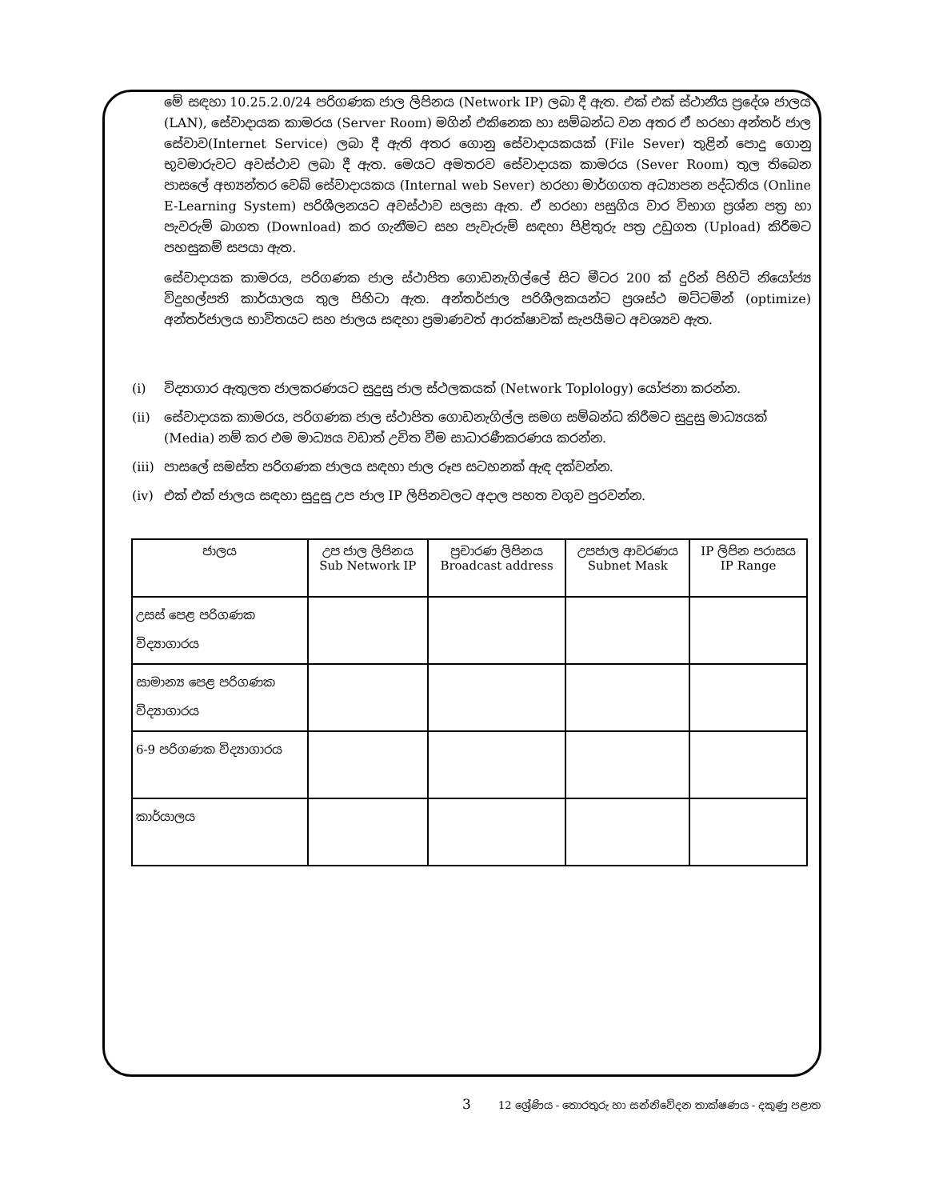මේ සඳහා 10.25.2.0/24 පරිගණක ජාල ලිපිනය (Network IP) ලබා දී ඇත. එක් එක් ස්ථානීය ප්‍රදේශ ජාලය (LAN), සේවාදායක කාමරය (Server Room) මගින් එකිනෙක හා සම්බන්ධ වන අතර ඒ හරහා අන්තර් ජාල සේවාව(Internet Service) ලබා දී ඇති අතර ගොනු සේවාදායකයක් (File Sever) තුළින් පොදු ගොනු භුවමාරුවට අවස්ථාව ලබා දී ඇත. මෙයට අමතරව සේවාදායක කාමරය (Sever Room) තුල තිබෙන පාසලේ අභ්‍යන්තර වෙබ් සේවාදායකය (Internal web Sever) හරහා මාර්ගගත අධ්‍යාපන පද්ධතිය (Online E-Learning System) පරිශීලනයට අවස්ථාව සලසා ඇත. ඒ හරහා පසුගිය වාර විභාග ප්‍රශ්න පත්‍ර හා පැවරුම් බාගත (Download) කර ගැනීමට සහ පැවැරුම් සඳහා පිළිතුරු පත්‍ර උඩුගත (Upload) කිරීමට පහසුකම් සපයා ඇත.
සේවාදායක කාමරය, පරිගණක ජාල ස්ථාපිත ගොඩනැගිල්ලේ සිට මීටර 200 ක් දුරින් පිහිටි නියෝජ්‍ය විදුහල්පති කාර්යාලය තුල පිහිටා ඇත. අන්තර්ජාල පරිශීලකයන්ට ප්‍රශස්ථ මට්ටමින් (optimize) අන්තර්ජාලය භාවිතයට සහ ජාලය සඳහා ප්‍රමාණවත් ආරක්ෂාවක් සැපයීමට අවශ්‍යව ඇත.
(i) විද්‍යාගාර ඇතුලත ජාලකරණයට සුදුසු ජාල ස්ථලකයක් (Network Toplology) යෝජනා කරන්න.
(ii) සේවාදායක කාමරය, පරිගණක ජාල ස්ථාපිත ගොඩනැගිල්ල සමග සම්බන්ධ කිරීමට සුදුසු මාධ්‍යයක් (Media) නම් කර එම මාධ්‍යය වඩාත් උචිත වීම සාධාරණීකරණය කරන්න.
(iii)
පාසලේ සමස්ත පරිගණක ජාලය සඳහා ජාල රූප සටහනක් ඇඳ දක්වන්න.
(iv) එක් එක් ජාලය සඳහා සුදුසු උප ජාල IP ලිපිනවලට අදාල පහත වගුව පුරවන්න.
| ජාලය | උප ජාල ලිපිනය Sub Network IP | ප්‍රචාරණ ලිපිනය Broadcast address | උපජාල ආවරණය Subnet Mask | IP ලිපින පරාසය IP Range |
| --- | --- | --- | --- | --- |
| උසස් පෙළ පරිගණක විද්‍යාගාරය | | | | |
| සාමාන්‍ය පෙළ පරිගණක විද්‍යාගාරය | | | | |
| 6-9 පරිගණක විද්‍යාගාරය | | | | |
| කාර්යාලය | | | | |
3 12 ශ්‍රේණිය - තොරතුරු හා සන්නිවේදන තාක්ෂණය - දකුණු පළාත